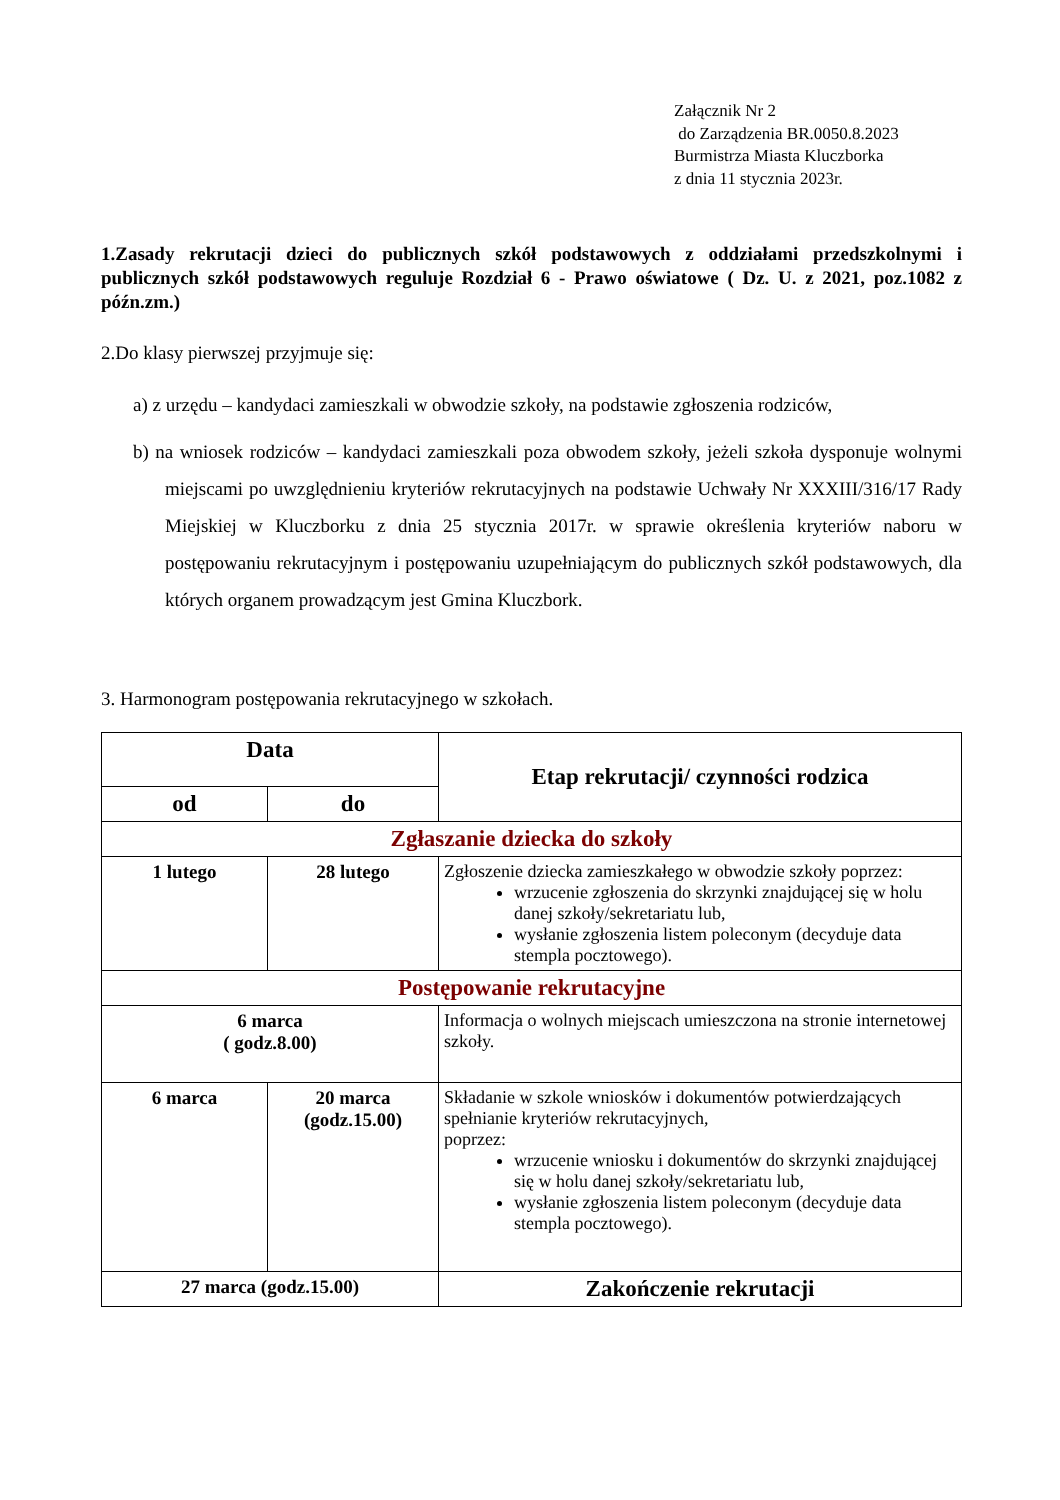Załącznik Nr 2
do Zarządzenia BR.0050.8.2023
Burmistrza Miasta Kluczborka
z dnia 11 stycznia 2023r.
1.Zasady rekrutacji dzieci do publicznych szkół podstawowych z oddziałami przedszkolnymi i publicznych szkół podstawowych reguluje Rozdział 6 - Prawo oświatowe ( Dz. U. z 2021, poz.1082 z późn.zm.)
2.Do klasy pierwszej przyjmuje się:
a) z urzędu – kandydaci zamieszkali w obwodzie szkoły, na podstawie zgłoszenia rodziców,
b) na wniosek rodziców – kandydaci zamieszkali poza obwodem szkoły, jeżeli szkoła dysponuje wolnymi miejscami po uwzględnieniu kryteriów rekrutacyjnych na podstawie Uchwały Nr XXXIII/316/17 Rady Miejskiej w Kluczborku z dnia 25 stycznia 2017r. w sprawie określenia kryteriów naboru w postępowaniu rekrutacyjnym i postępowaniu uzupełniającym do publicznych szkół podstawowych, dla których organem prowadzącym jest Gmina Kluczbork.
3. Harmonogram postępowania rekrutacyjnego w szkołach.
| Data | | Etap rekrutacji/ czynności rodzica |
| od | do | |
| Zgłaszanie dziecka do szkoły | | |
| 1 lutego | 28 lutego | Zgłoszenie dziecka zamieszkałego w obwodzie szkoły poprzez: wrzucenie zgłoszenia do skrzynki znajdującej się w holu danej szkoły/sekretariatu lub, wysłanie zgłoszenia listem poleconym (decyduje data stempla pocztowego). |
| Postępowanie rekrutacyjne | | |
| 6 marca ( godz.8.00) | | Informacja o wolnych miejscach umieszczona na stronie internetowej szkoły. |
| 6 marca | 20 marca (godz.15.00) | Składanie w szkole wniosków i dokumentów potwierdzających spełnianie kryteriów rekrutacyjnych, poprzez: wrzucenie wniosku i dokumentów do skrzynki znajdującej się w holu danej szkoły/sekretariatu lub, wysłanie zgłoszenia listem poleconym (decyduje data stempla pocztowego). |
| 27 marca (godz.15.00) | | Zakończenie rekrutacji |